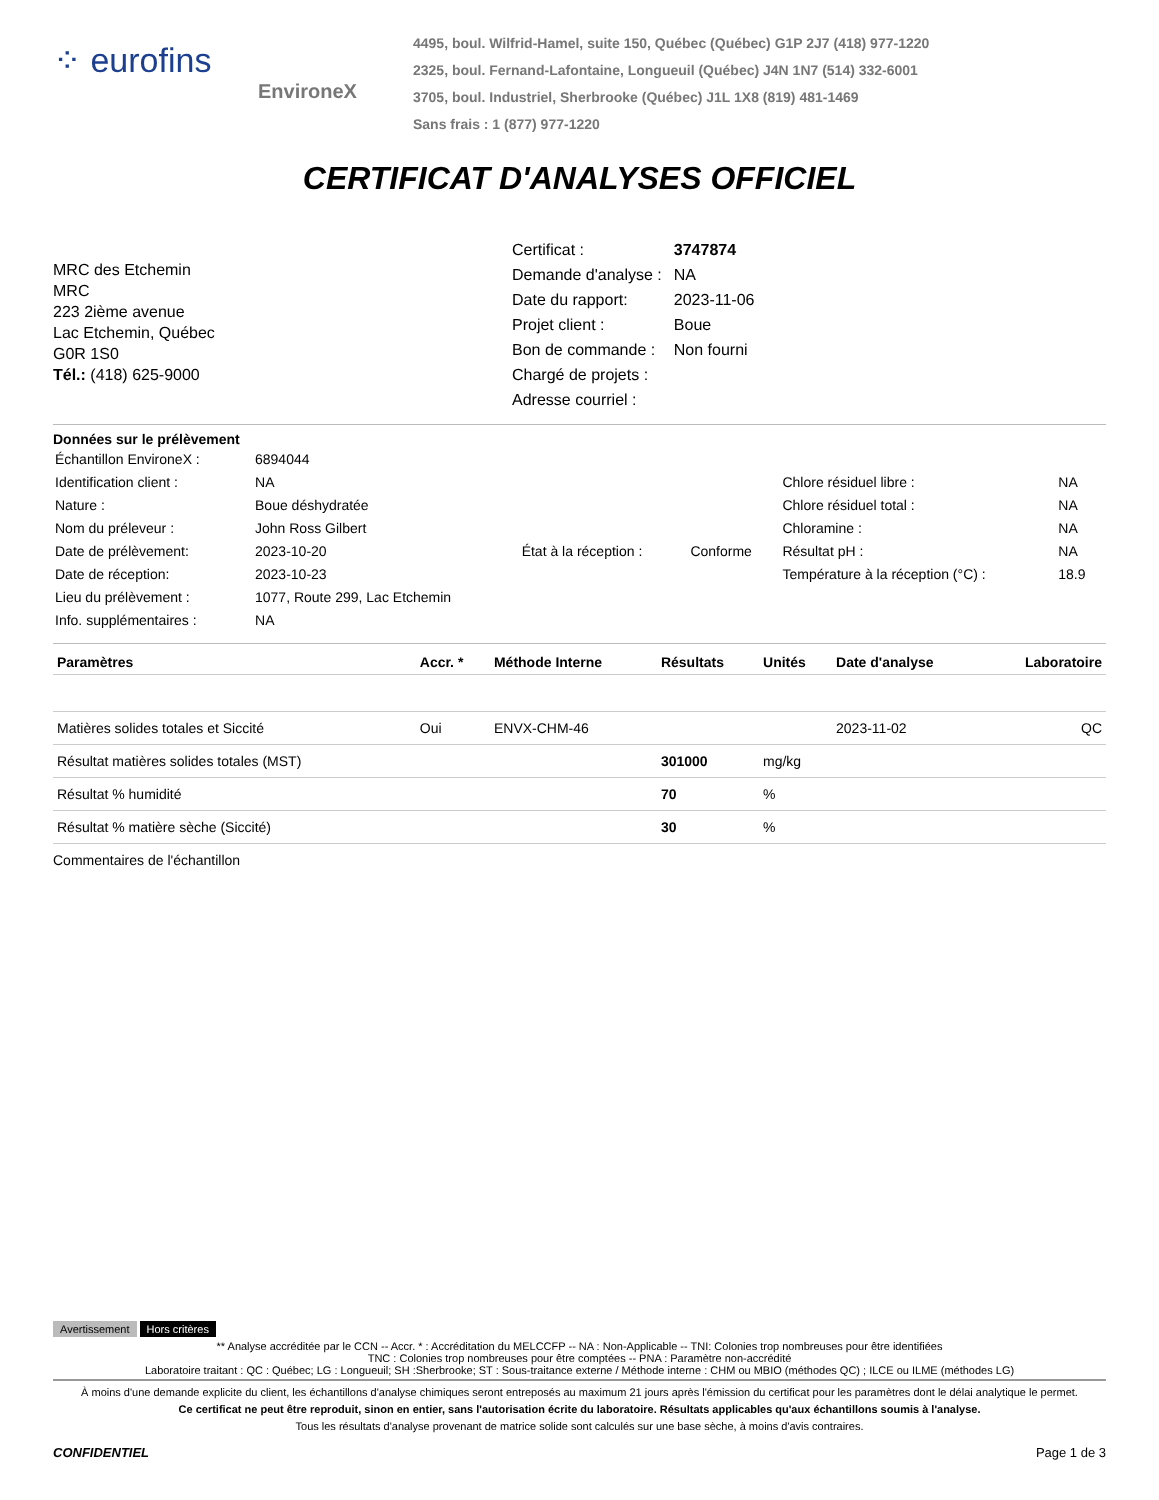⁘ eurofins
EnvironeX
4495, boul. Wilfrid-Hamel, suite 150, Québec (Québec) G1P 2J7 (418) 977-1220
2325, boul. Fernand-Lafontaine, Longueuil (Québec) J4N 1N7 (514) 332-6001
3705, boul. Industriel, Sherbrooke (Québec) J1L 1X8 (819) 481-1469
Sans frais : 1 (877) 977-1220
CERTIFICAT D'ANALYSES OFFICIEL
MRC des Etchemin
MRC
223 2ième avenue
Lac Etchemin, Québec
G0R 1S0
Tél.: (418) 625-9000
| Certificat : | 3747874 |
| Demande d'analyse : | NA |
| Date du rapport: | 2023-11-06 |
| Projet client : | Boue |
| Bon de commande : | Non fourni |
| Chargé de projets : | |
| Adresse courriel : | |
Données sur le prélèvement
| Échantillon EnvironeX : | 6894044 | | | | |
| Identification client : | NA | | | Chlore résiduel libre : | NA |
| Nature : | Boue déshydratée | | | Chlore résiduel total : | NA |
| Nom du préleveur : | John Ross Gilbert | | | Chloramine : | NA |
| Date de prélèvement: | 2023-10-20 | État à la réception : | Conforme | Résultat pH : | NA |
| Date de réception: | 2023-10-23 | | | Température à la réception (°C) : | 18.9 |
| Lieu du prélèvement : | 1077, Route 299, Lac Etchemin | | | | |
| Info. supplémentaires : | NA | | | | |
| Paramètres | Accr. * | Méthode Interne | Résultats | Unités | Date d'analyse | Laboratoire |
| --- | --- | --- | --- | --- | --- | --- |
| Matières solides totales et Siccité | Oui | ENVX-CHM-46 | | | 2023-11-02 | QC |
| Résultat matières solides totales (MST) | | | 301000 | mg/kg | | |
| Résultat % humidité | | | 70 | % | | |
| Résultat % matière sèche (Siccité) | | | 30 | % | | |
Commentaires de l'échantillon
Avertissement Hors critères
** Analyse accréditée par le CCN -- Accr. * : Accréditation du MELCCFP -- NA : Non-Applicable -- TNI: Colonies trop nombreuses pour être identifiées
TNC : Colonies trop nombreuses pour être comptées -- PNA : Paramètre non-accrédité
Laboratoire traitant : QC : Québec; LG : Longueuil; SH :Sherbrooke; ST : Sous-traitance externe / Méthode interne : CHM ou MBIO (méthodes QC) ; ILCE ou ILME (méthodes LG)
À moins d'une demande explicite du client, les échantillons d'analyse chimiques seront entreposés au maximum 21 jours après l'émission du certificat pour les paramètres dont le délai analytique le permet.
Ce certificat ne peut être reproduit, sinon en entier, sans l'autorisation écrite du laboratoire. Résultats applicables qu'aux échantillons soumis à l'analyse.
Tous les résultats d'analyse provenant de matrice solide sont calculés sur une base sèche, à moins d'avis contraires.
CONFIDENTIEL Page 1 de 3